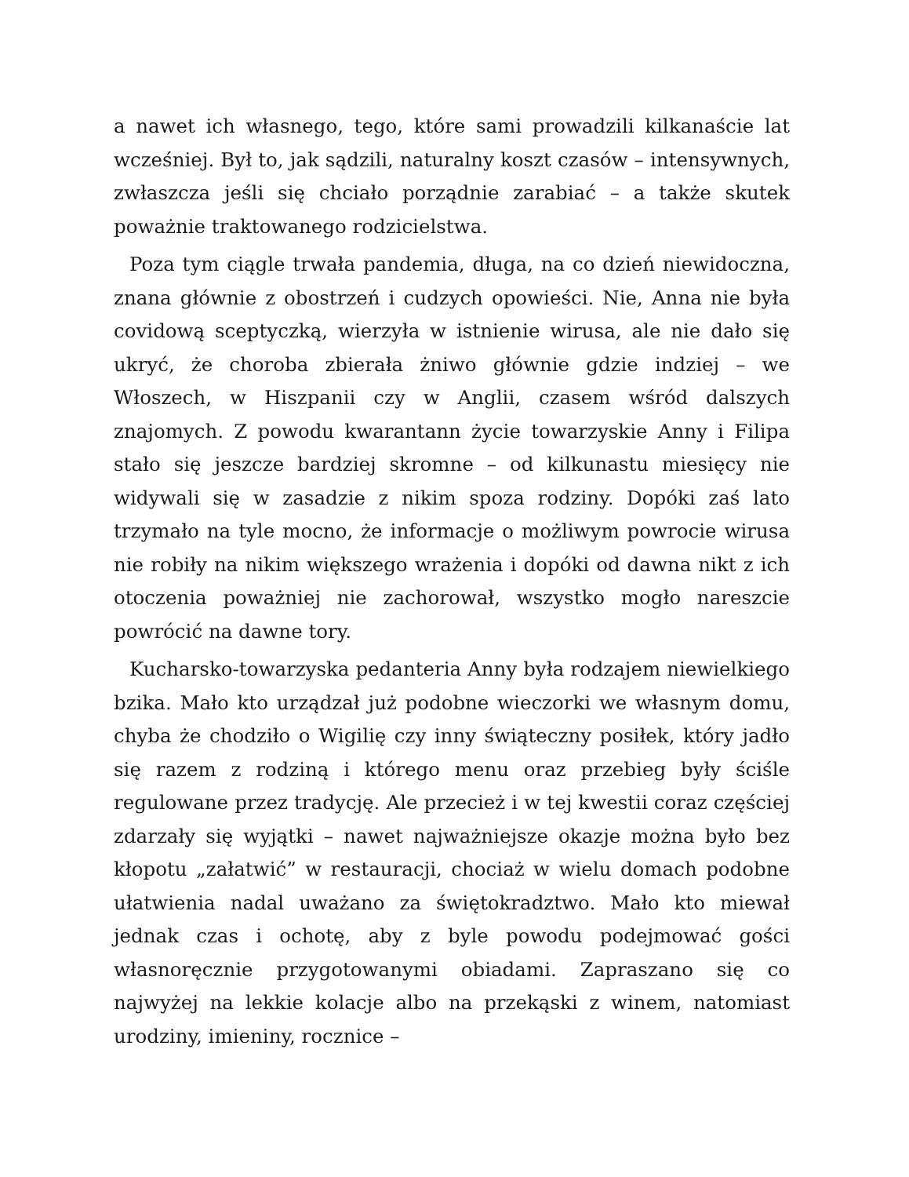a nawet ich własnego, tego, które sami prowadzili kilkanaście lat wcześniej. Był to, jak sądzili, naturalny koszt czasów – intensywnych, zwłaszcza jeśli się chciało porządnie zarabiać – a także skutek poważnie traktowanego rodzicielstwa.
Poza tym ciągle trwała pandemia, długa, na co dzień niewidoczna, znana głównie z obostrzeń i cudzych opowieści. Nie, Anna nie była covidową sceptyczką, wierzyła w istnienie wirusa, ale nie dało się ukryć, że choroba zbierała żniwo głównie gdzie indziej – we Włoszech, w Hiszpanii czy w Anglii, czasem wśród dalszych znajomych. Z powodu kwarantann życie towarzyskie Anny i Filipa stało się jeszcze bardziej skromne – od kilkunastu miesięcy nie widywali się w zasadzie z nikim spoza rodziny. Dopóki zaś lato trzymało na tyle mocno, że informacje o możliwym powrocie wirusa nie robiły na nikim większego wrażenia i dopóki od dawna nikt z ich otoczenia poważniej nie zachorował, wszystko mogło nareszcie powrócić na dawne tory.
Kucharsko-towarzyska pedanteria Anny była rodzajem niewielkiego bzika. Mało kto urządzał już podobne wieczorki we własnym domu, chyba że chodziło o Wigilię czy inny świąteczny posiłek, który jadło się razem z rodziną i którego menu oraz przebieg były ściśle regulowane przez tradycję. Ale przecież i w tej kwestii coraz częściej zdarzały się wyjątki – nawet najważniejsze okazje można było bez kłopotu „załatwić” w restauracji, chociaż w wielu domach podobne ułatwienia nadal uważano za świętokradztwo. Mało kto miewał jednak czas i ochotę, aby z byle powodu podejmować gości własnoręcznie przygotowanymi obiadami. Zapraszano się co najwyżej na lekkie kolacje albo na przekąski z winem, natomiast urodziny, imieniny, rocznice –